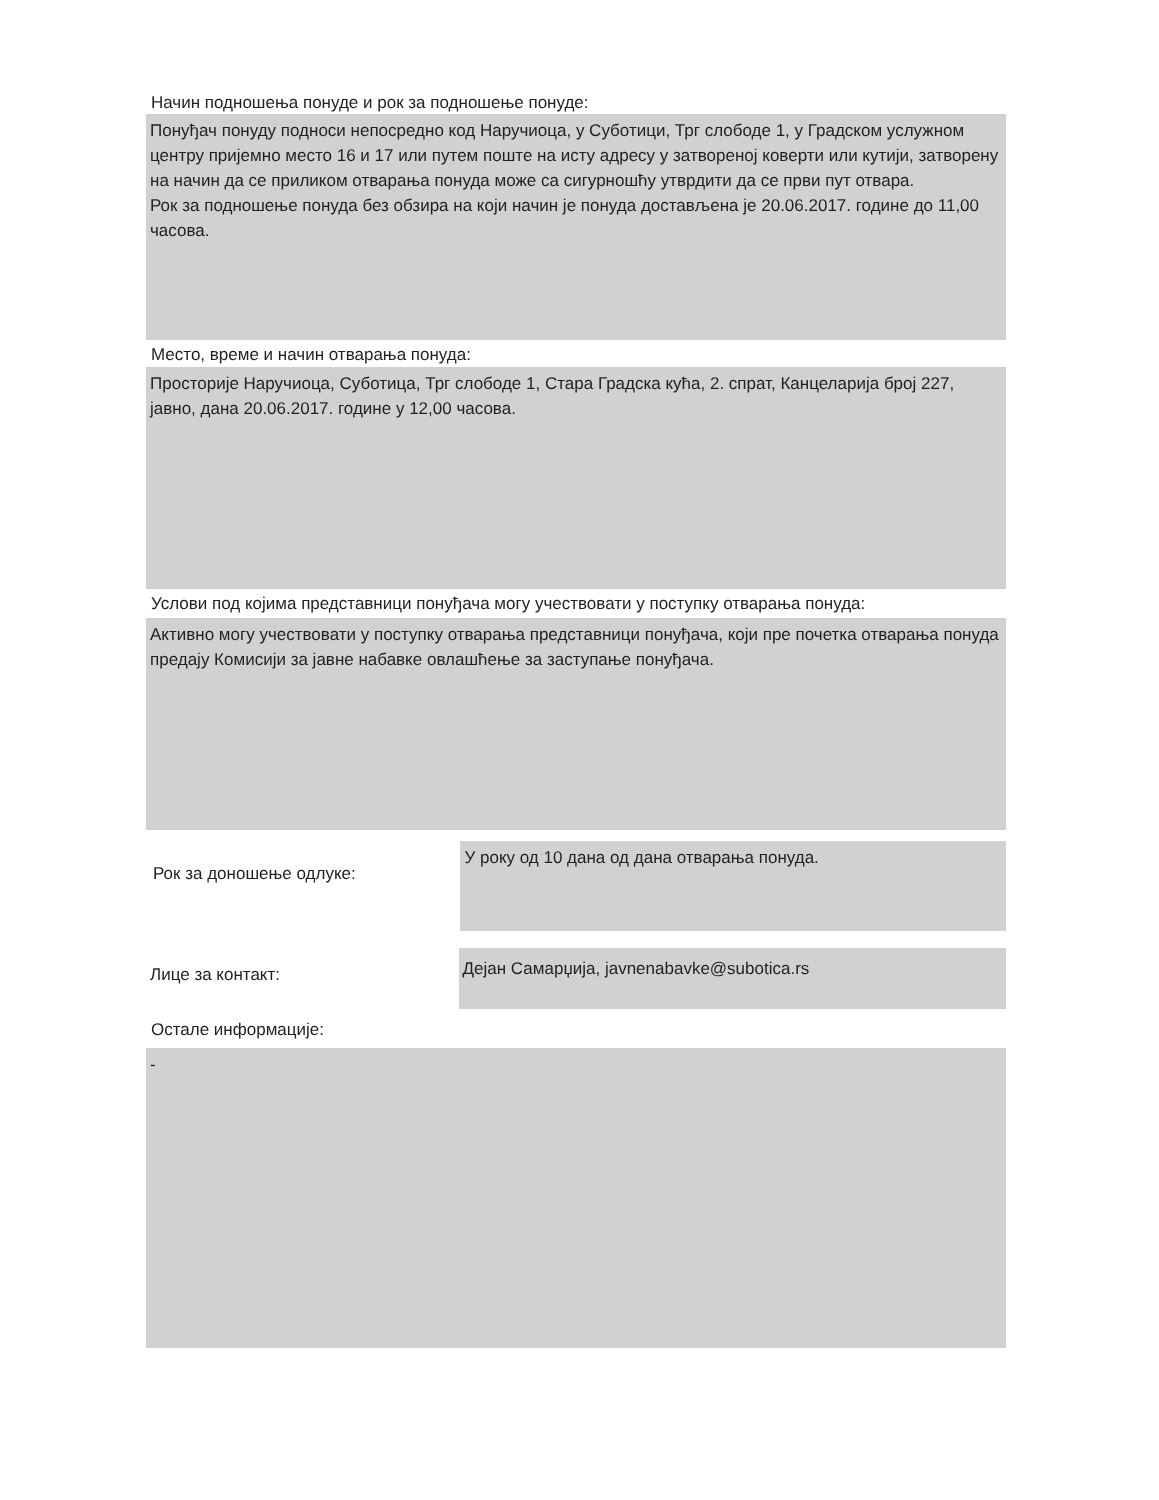Начин подношења понуде и рок за подношење понуде:
Понуђач понуду подноси непосредно код Наручиоца, у Суботици, Трг слободе 1, у Градском услужном центру пријемно место 16 и 17 или путем поште на исту адресу у затвореној коверти или кутији, затворену на начин да се приликом отварања понуда може са сигурношћу утврдити да се први пут отвара.
Рок за подношење понуда без обзира на који начин је понуда достављена је 20.06.2017. године до 11,00 часова.
Место, време и начин отварања понуда:
Просторије Наручиоца, Суботица, Трг слободе 1, Стара Градска кућа, 2. спрат, Канцеларија број 227, јавно, дана 20.06.2017. године у 12,00 часова.
Услови под којима представници понуђача могу учествовати у поступку отварања понуда:
Активно могу учествовати у поступку отварања представници понуђача, који пре почетка отварања понуда предају Комисији за јавне набавке овлашћење за заступање понуђача.
Рок за доношење одлуке:
У року од 10 дана од дана отварања понуда.
Лице за контакт:
Дејан Самарџија, javnenabavke@subotica.rs
Остале информације:
-